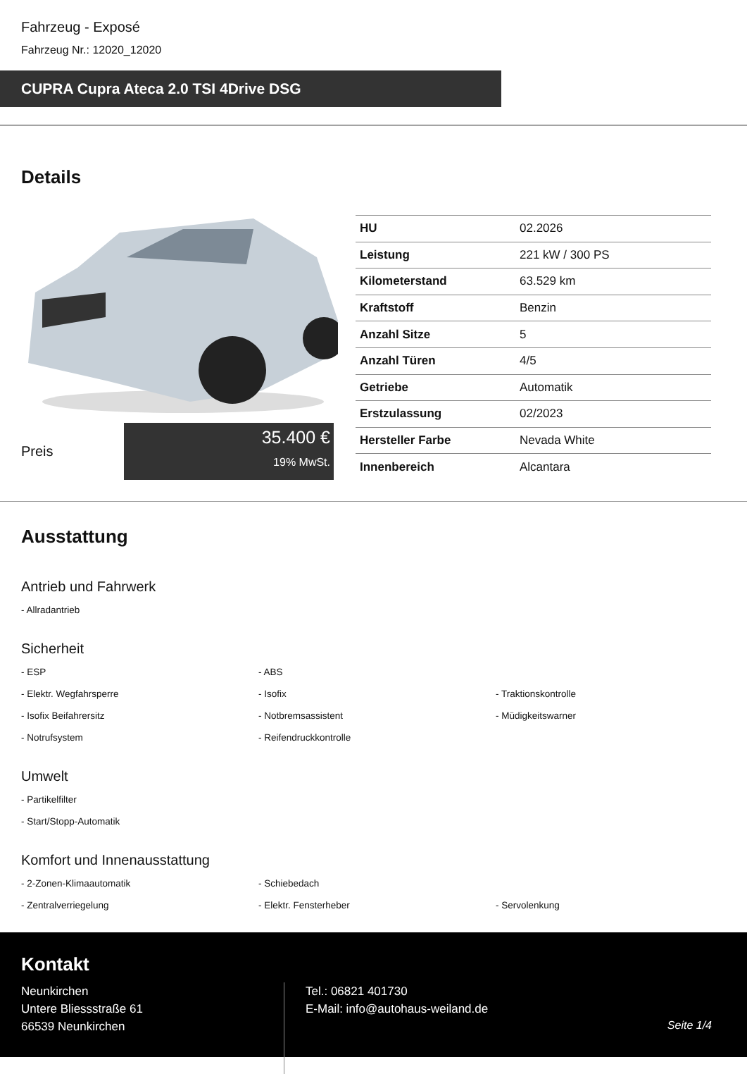Fahrzeug - Exposé
Fahrzeug Nr.: 12020_12020
CUPRA Cupra Ateca 2.0 TSI 4Drive DSG
Details
Preis
35.400 €
19% MwSt.
| HU | 02.2026 |
| Leistung | 221 kW / 300 PS |
| Kilometerstand | 63.529 km |
| Kraftstoff | Benzin |
| Anzahl Sitze | 5 |
| Anzahl Türen | 4/5 |
| Getriebe | Automatik |
| Erstzulassung | 02/2023 |
| Hersteller Farbe | Nevada White |
| Innenbereich | Alcantara |
Ausstattung
Antrieb und Fahrwerk
- Allradantrieb
Sicherheit
- ESP
- ABS
- Elektr. Wegfahrsperre
- Isofix
- Traktionskontrolle
- Isofix Beifahrersitz
- Notbremsassistent
- Müdigkeitswarner
- Notrufsystem
- Reifendruckkontrolle
Umwelt
- Partikelfilter
- Start/Stopp-Automatik
Komfort und Innenausstattung
- 2-Zonen-Klimaautomatik
- Schiebedach
- Zentralverriegelung
- Elektr. Fensterheber
- Servolenkung
Kontakt
Neunkirchen
Untere Bliessstraße 61
66539 Neunkirchen
Tel.: 06821 401730
E-Mail: info@autohaus-weiland.de
Seite 1/4